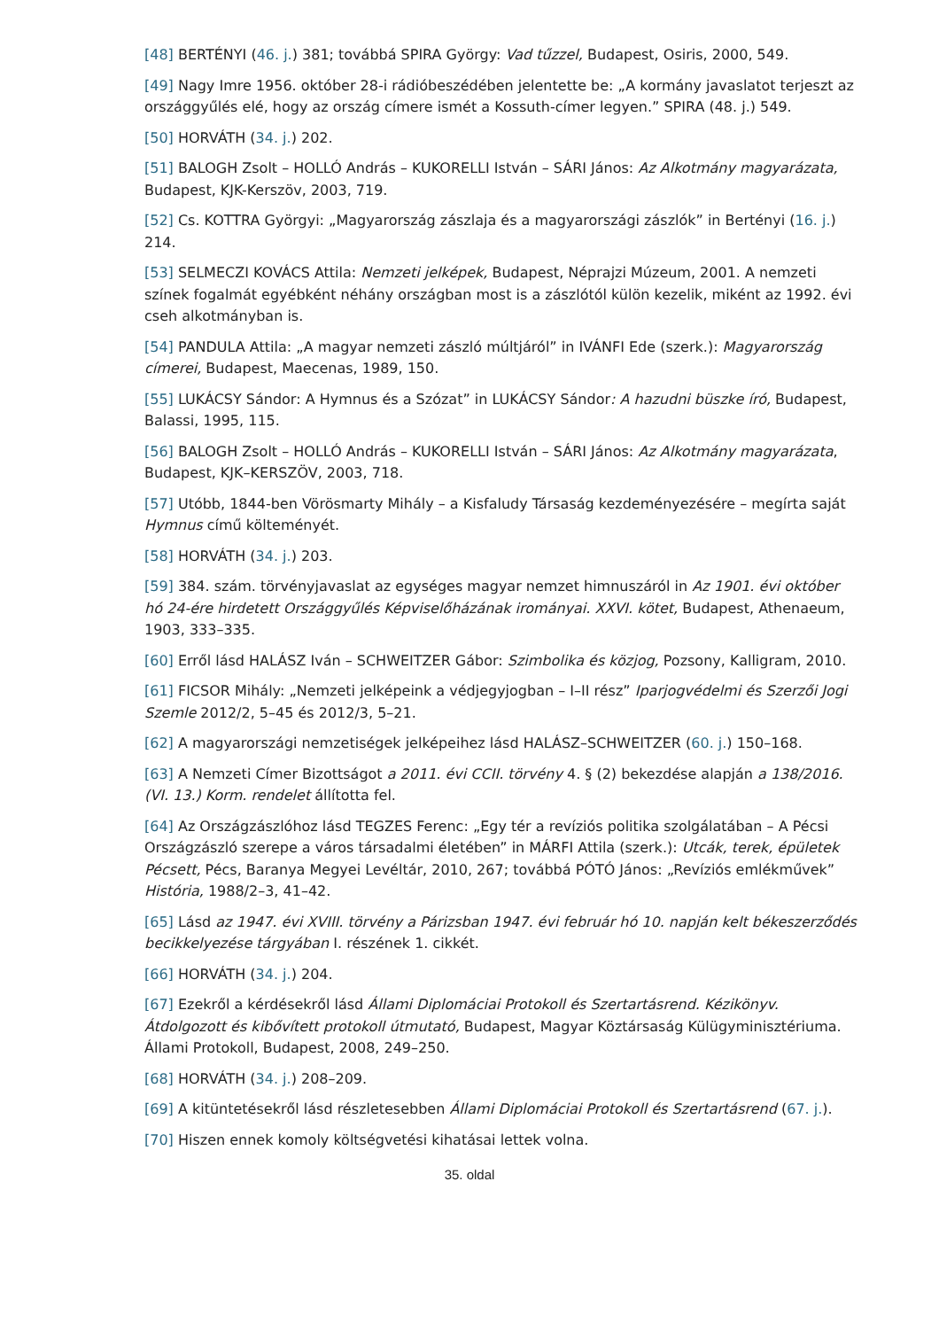[48] BERTÉNYI (46. j.) 381; továbbá SPIRA György: Vad tűzzel, Budapest, Osiris, 2000, 549.
[49] Nagy Imre 1956. október 28-i rádióbeszédében jelentette be: „A kormány javaslatot terjeszt az országgyűlés elé, hogy az ország címere ismét a Kossuth-címer legyen.” SPIRA (48. j.) 549.
[50] HORVÁTH (34. j.) 202.
[51] BALOGH Zsolt – HOLLÓ András – KUKORELLI István – SÁRI János: Az Alkotmány magyarázata, Budapest, KJK-Kerszöv, 2003, 719.
[52] Cs. KOTTRA Györgyi: „Magyarország zászlaja és a magyarországi zászlók” in Bertényi (16. j.) 214.
[53] SELMECZI KOVÁCS Attila: Nemzeti jelképek, Budapest, Néprajzi Múzeum, 2001. A nemzeti színek fogalmát egyébként néhány országban most is a zászlótól külön kezelik, miként az 1992. évi cseh alkotmányban is.
[54] PANDULA Attila: „A magyar nemzeti zászló múltjáról” in IVÁNFI Ede (szerk.): Magyarország címerei, Budapest, Maecenas, 1989, 150.
[55] LUKÁCSY Sándor: A Hymnus és a Szózat” in LUKÁCSY Sándor: A hazudni büszke író, Budapest, Balassi, 1995, 115.
[56] BALOGH Zsolt – HOLLÓ András – KUKORELLI István – SÁRI János: Az Alkotmány magyarázata, Budapest, KJK–KERSZÖV, 2003, 718.
[57] Utóbb, 1844-ben Vörösmarty Mihály – a Kisfaludy Társaság kezdeményezésére – megírta saját Hymnus című költeményét.
[58] HORVÁTH (34. j.) 203.
[59] 384. szám. törvényjavaslat az egységes magyar nemzet himnuszáról in Az 1901. évi október hó 24-ére hirdetett Országgyűlés Képviselőházának irományai. XXVI. kötet, Budapest, Athenaeum, 1903, 333–335.
[60] Erről lásd HALÁSZ Iván – SCHWEITZER Gábor: Szimbolika és közjog, Pozsony, Kalligram, 2010.
[61] FICSOR Mihály: „Nemzeti jelképeink a védjegyjogban – I–II rész” Iparjogvédelmi és Szerzői Jogi Szemle 2012/2, 5–45 és 2012/3, 5–21.
[62] A magyarországi nemzetiségek jelképeihez lásd HALÁSZ–SCHWEITZER (60. j.) 150–168.
[63] A Nemzeti Címer Bizottságot a 2011. évi CCII. törvény 4. § (2) bekezdése alapján a 138/2016. (VI. 13.) Korm. rendelet állította fel.
[64] Az Országzászlóhoz lásd TEGZES Ferenc: „Egy tér a revíziós politika szolgálatában – A Pécsi Országzászló szerepe a város társadalmi életében” in MÁRFI Attila (szerk.): Utcák, terek, épületek Pécsett, Pécs, Baranya Megyei Levéltár, 2010, 267; továbbá PÓTÓ János: „Revíziós emlékművek” História, 1988/2–3, 41–42.
[65] Lásd az 1947. évi XVIII. törvény a Párizsban 1947. évi február hó 10. napján kelt békeszerződés becikkelyezése tárgyában I. részének 1. cikkét.
[66] HORVÁTH (34. j.) 204.
[67] Ezekről a kérdésekről lásd Állami Diplomáciai Protokoll és Szertartásrend. Kézikönyv. Átdolgozott és kibővített protokoll útmutató, Budapest, Magyar Köztársaság Külügyminisztériuma. Állami Protokoll, Budapest, 2008, 249–250.
[68] HORVÁTH (34. j.) 208–209.
[69] A kitüntetésekről lásd részletesebben Állami Diplomáciai Protokoll és Szertartásrend (67. j.).
[70] Hiszen ennek komoly költségvetési kihatásai lettek volna.
35. oldal